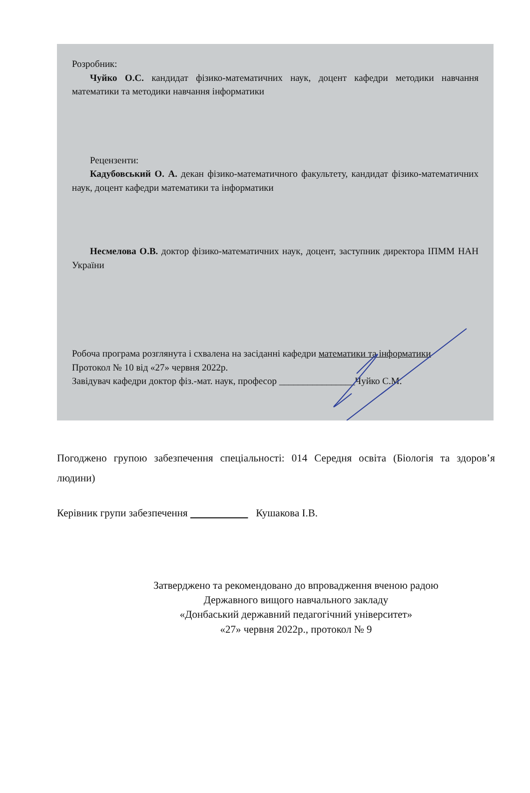Розробник:
Чуйко О.С. кандидат фізико-математичних наук, доцент кафедри методики навчання математики та методики навчання інформатики
Рецензенти:
Кадубовський О. А. декан фізико-математичного факультету, кандидат фізико-математичних наук, доцент кафедри математики та інформатики
Несмелова О.В. доктор фізико-математичних наук, доцент, заступник директора ІПММ НАН України
Робоча програма розглянута і схвалена на засіданні кафедри математики та інформатики
Протокол № 10 від «27» червня 2022р.
Завідувач кафедри доктор фіз.-мат. наук, професор ________________Чуйко С.М.
Погоджено групою забезпечення спеціальності: 014 Середня освіта (Біологія та здоров’я людини)
Керівник групи забезпечення Кушакова І.В.
Затверджено та рекомендовано до впровадження вченою радою
Державного вищого навчального закладу
«Донбаський державний педагогічний університет»
«27» червня 2022р., протокол № 9